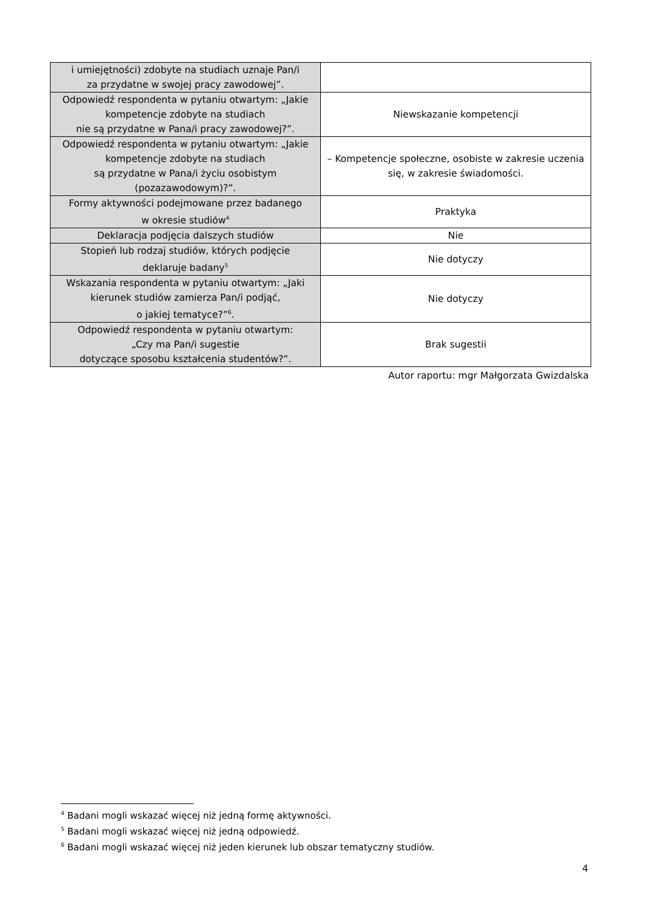| i umiejętności) zdobyte na studiach uznaje Pan/i za przydatne w swojej pracy zawodowej”. | |
| Odpowiedź respondenta w pytaniu otwartym: „Jakie kompetencje zdobyte na studiach nie są przydatne w Pana/i pracy zawodowej?”. | Niewskazanie kompetencji |
| Odpowiedź respondenta w pytaniu otwartym: „Jakie kompetencje zdobyte na studiach są przydatne w Pana/i życiu osobistym (pozazawodowym)?”. | – Kompetencje społeczne, osobiste w zakresie uczenia się, w zakresie świadomości. |
| Formy aktywności podejmowane przez badanego w okresie studiów<sup>4</sup> | Praktyka |
| Deklaracja podjęcia dalszych studiów | Nie |
| Stopień lub rodzaj studiów, których podjęcie deklaruje badany<sup>5</sup> | Nie dotyczy |
| Wskazania respondenta w pytaniu otwartym: „Jaki kierunek studiów zamierza Pan/i podjąć, o jakiej tematyce?”<sup>6</sup>. | Nie dotyczy |
| Odpowiedź respondenta w pytaniu otwartym: „Czy ma Pan/i sugestie dotyczące sposobu kształcenia studentów?”. | Brak sugestii |
Autor raportu: mgr Małgorzata Gwizdalska
<sup>4</sup> Badani mogli wskazać więcej niż jedną formę aktywności.
<sup>5</sup> Badani mogli wskazać więcej niż jedną odpowiedź.
<sup>6</sup> Badani mogli wskazać więcej niż jeden kierunek lub obszar tematyczny studiów.
4